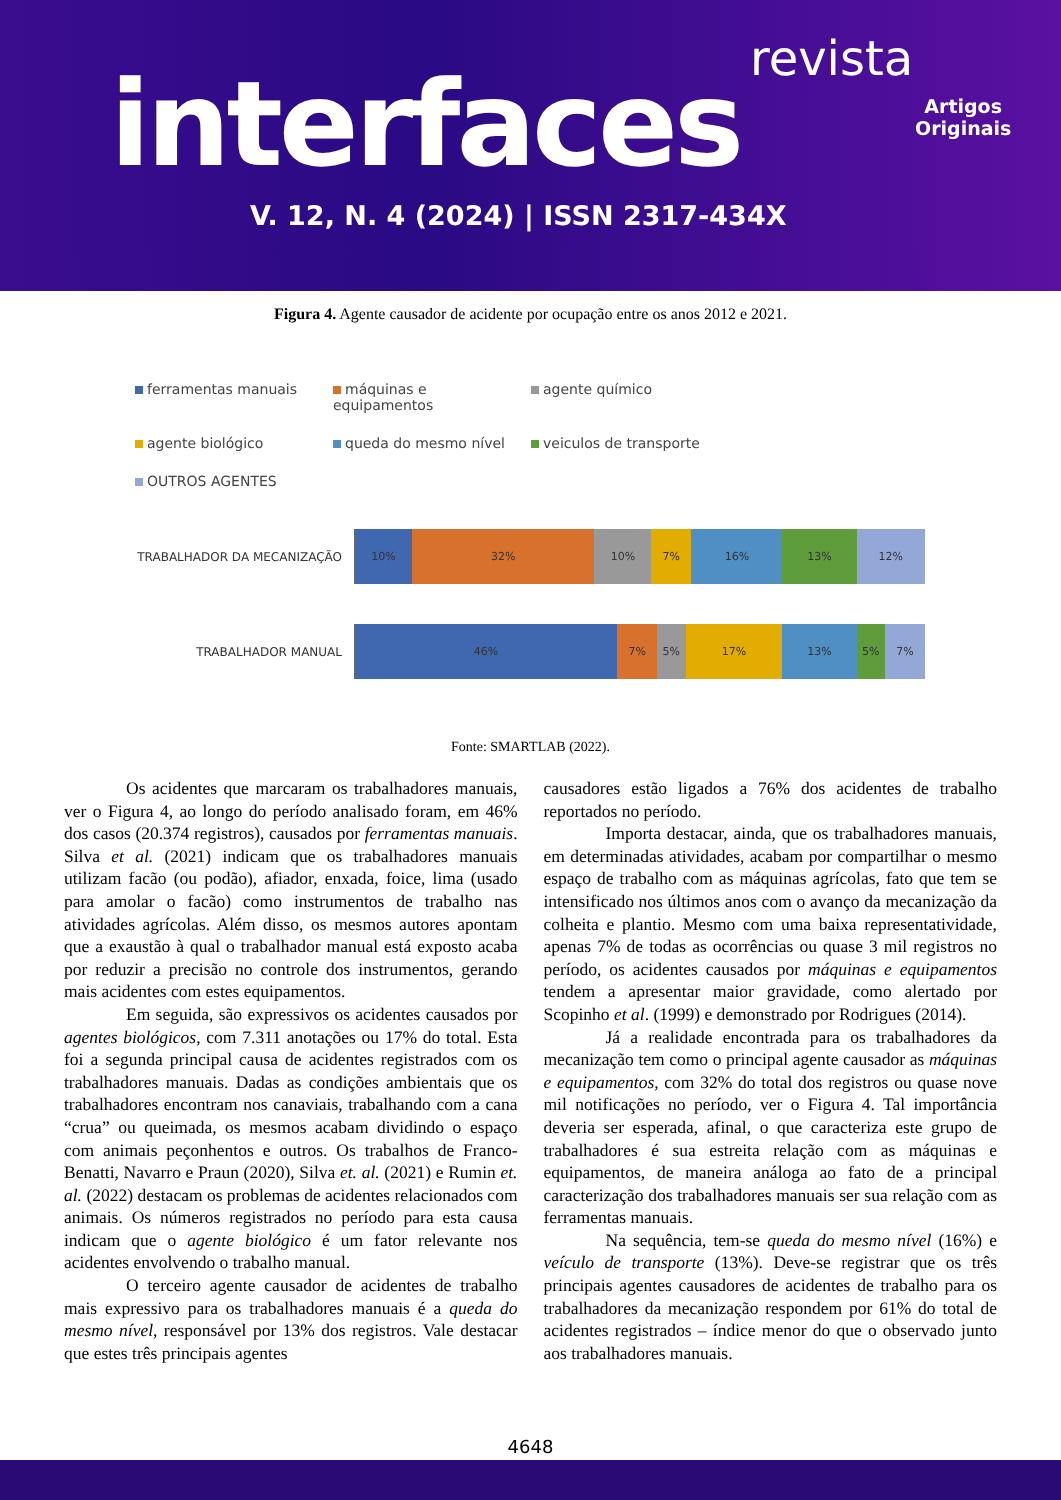revista
interfaces
Artigos
Originais
V. 12, N. 4 (2024) | ISSN 2317-434X
Figura 4. Agente causador de acidente por ocupação entre os anos 2012 e 2021.
ferramentas manuais máquinas e equipamentos agente químico agente biológico queda do mesmo nível veiculos de transporte OUTROS AGENTES
TRABALHADOR DA MECANIZAÇÃO
10% 32% 10% 7% 16% 13% 12%
TRABALHADOR MANUAL
46% 7% 5% 17% 13% 5% 7%
Fonte: SMARTLAB (2022).
Os acidentes que marcaram os trabalhadores manuais, ver o Figura 4, ao longo do período analisado foram, em 46% dos casos (20.374 registros), causados por ferramentas manuais. Silva et al. (2021) indicam que os trabalhadores manuais utilizam facão (ou podão), afiador, enxada, foice, lima (usado para amolar o facão) como instrumentos de trabalho nas atividades agrícolas. Além disso, os mesmos autores apontam que a exaustão à qual o trabalhador manual está exposto acaba por reduzir a precisão no controle dos instrumentos, gerando mais acidentes com estes equipamentos.
Em seguida, são expressivos os acidentes causados por agentes biológicos, com 7.311 anotações ou 17% do total. Esta foi a segunda principal causa de acidentes registrados com os trabalhadores manuais. Dadas as condições ambientais que os trabalhadores encontram nos canaviais, trabalhando com a cana “crua” ou queimada, os mesmos acabam dividindo o espaço com animais peçonhentos e outros. Os trabalhos de Franco-Benatti, Navarro e Praun (2020), Silva et. al. (2021) e Rumin et. al. (2022) destacam os problemas de acidentes relacionados com animais. Os números registrados no período para esta causa indicam que o agente biológico é um fator relevante nos acidentes envolvendo o trabalho manual.
O terceiro agente causador de acidentes de trabalho mais expressivo para os trabalhadores manuais é a queda do mesmo nível, responsável por 13% dos registros. Vale destacar que estes três principais agentes
causadores estão ligados a 76% dos acidentes de trabalho reportados no período.
Importa destacar, ainda, que os trabalhadores manuais, em determinadas atividades, acabam por compartilhar o mesmo espaço de trabalho com as máquinas agrícolas, fato que tem se intensificado nos últimos anos com o avanço da mecanização da colheita e plantio. Mesmo com uma baixa representatividade, apenas 7% de todas as ocorrências ou quase 3 mil registros no período, os acidentes causados por máquinas e equipamentos tendem a apresentar maior gravidade, como alertado por Scopinho et al. (1999) e demonstrado por Rodrigues (2014).
Já a realidade encontrada para os trabalhadores da mecanização tem como o principal agente causador as máquinas e equipamentos, com 32% do total dos registros ou quase nove mil notificações no período, ver o Figura 4. Tal importância deveria ser esperada, afinal, o que caracteriza este grupo de trabalhadores é sua estreita relação com as máquinas e equipamentos, de maneira análoga ao fato de a principal caracterização dos trabalhadores manuais ser sua relação com as ferramentas manuais.
Na sequência, tem-se queda do mesmo nível (16%) e veículo de transporte (13%). Deve-se registrar que os três principais agentes causadores de acidentes de trabalho para os trabalhadores da mecanização respondem por 61% do total de acidentes registrados – índice menor do que o observado junto aos trabalhadores manuais.
4648